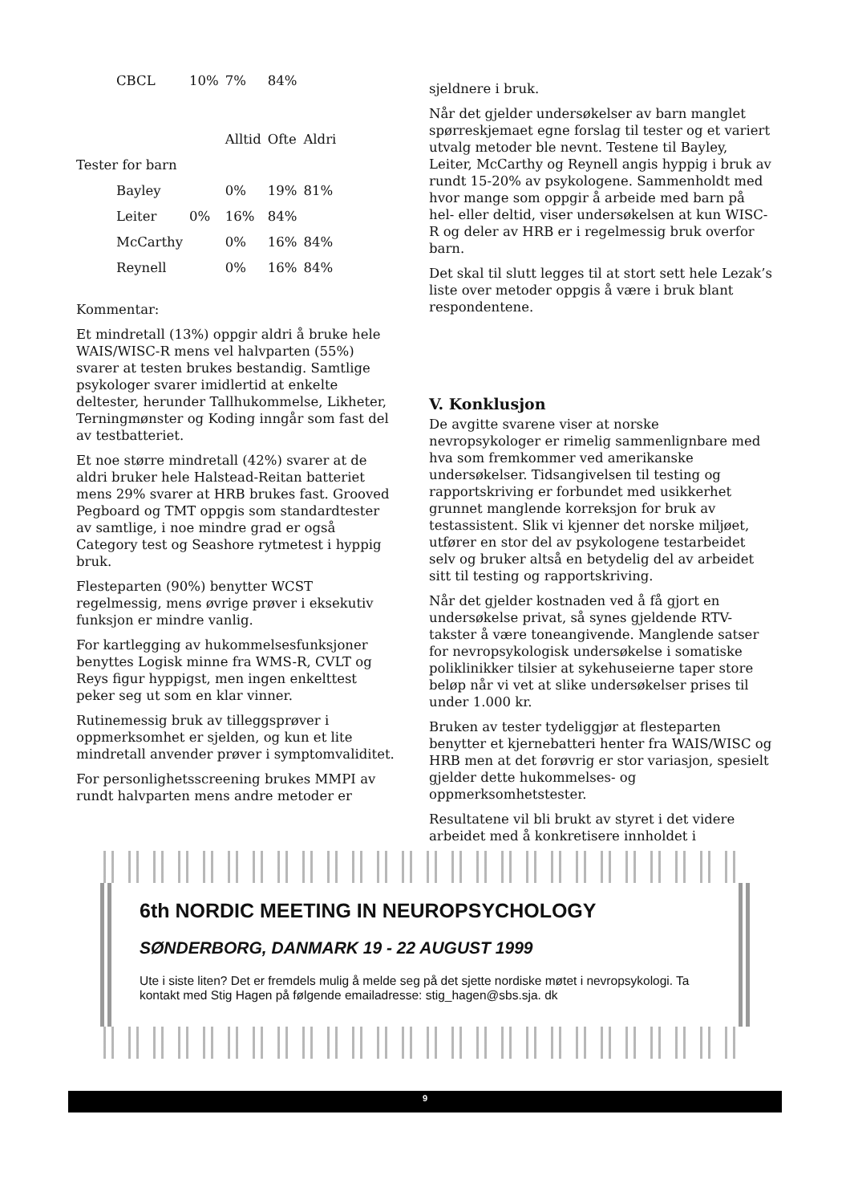| CBCL | 10% | 7% | 84% | |
| | | Alltid | Ofte | Aldri |
| Tester for barn | | | | |
| Bayley | | 0% | 19% | 81% |
| Leiter | 0% | 16% | 84% | |
| McCarthy | | 0% | 16% | 84% |
| Reynell | | 0% | 16% | 84% |
Kommentar:
Et mindretall (13%) oppgir aldri å bruke hele WAIS/WISC-R mens vel halvparten (55%) svarer at testen brukes bestandig. Samtlige psykologer svarer imidlertid at enkelte deltester, herunder Tallhukommelse, Likheter, Terningmønster og Koding inngår som fast del av testbatteriet.
Et noe større mindretall (42%) svarer at de aldri bruker hele Halstead-Reitan batteriet mens 29% svarer at HRB brukes fast. Grooved Pegboard og TMT oppgis som standardtester av samtlige, i noe mindre grad er også Category test og Seashore rytmetest i hyppig bruk.
Flesteparten (90%) benytter WCST regelmessig, mens øvrige prøver i eksekutiv funksjon er mindre vanlig.
For kartlegging av hukommelsesfunksjoner benyttes Logisk minne fra WMS-R, CVLT og Reys figur hyppigst, men ingen enkelttest peker seg ut som en klar vinner.
Rutinemessig bruk av tilleggsprøver i oppmerksomhet er sjelden, og kun et lite mindretall anvender prøver i symptomvaliditet.
For personlighetsscreening brukes MMPI av rundt halvparten mens andre metoder er
sjeldnere i bruk.
Når det gjelder undersøkelser av barn manglet spørreskjemaet egne forslag til tester og et variert utvalg metoder ble nevnt. Testene til Bayley, Leiter, McCarthy og Reynell angis hyppig i bruk av rundt 15-20% av psykologene. Sammenholdt med hvor mange som oppgir å arbeide med barn på hel- eller deltid, viser undersøkelsen at kun WISC-R og deler av HRB er i regelmessig bruk overfor barn.
Det skal til slutt legges til at stort sett hele Lezak’s liste over metoder oppgis å være i bruk blant respondentene.
V. Konklusjon
De avgitte svarene viser at norske nevropsykologer er rimelig sammenlignbare med hva som fremkommer ved amerikanske undersøkelser. Tidsangivelsen til testing og rapportskriving er forbundet med usikkerhet grunnet manglende korreksjon for bruk av testassistent. Slik vi kjenner det norske miljøet, utfører en stor del av psykologene testarbeidet selv og bruker altså en betydelig del av arbeidet sitt til testing og rapportskriving.
Når det gjelder kostnaden ved å få gjort en undersøkelse privat, så synes gjeldende RTV-takster å være toneangivende. Manglende satser for nevropsykologisk undersøkelse i somatiske poliklinikker tilsier at sykehuseierne taper store beløp når vi vet at slike undersøkelser prises til under 1.000 kr.
Bruken av tester tydeliggjør at flesteparten benytter et kjernebatteri henter fra WAIS/WISC og HRB men at det forøvrig er stor variasjon, spesielt gjelder dette hukommelses- og oppmerksomhetstester.
Resultatene vil bli brukt av styret i det videre arbeidet med å konkretisere innholdet i
6th NORDIC MEETING IN NEUROPSYCHOLOGY
SØNDERBORG, DANMARK 19 - 22 AUGUST 1999
Ute i siste liten? Det er fremdels mulig å melde seg på det sjette nordiske møtet i nevropsykologi. Ta kontakt med Stig Hagen på følgende emailadresse: stig_hagen@sbs.sja. dk
9